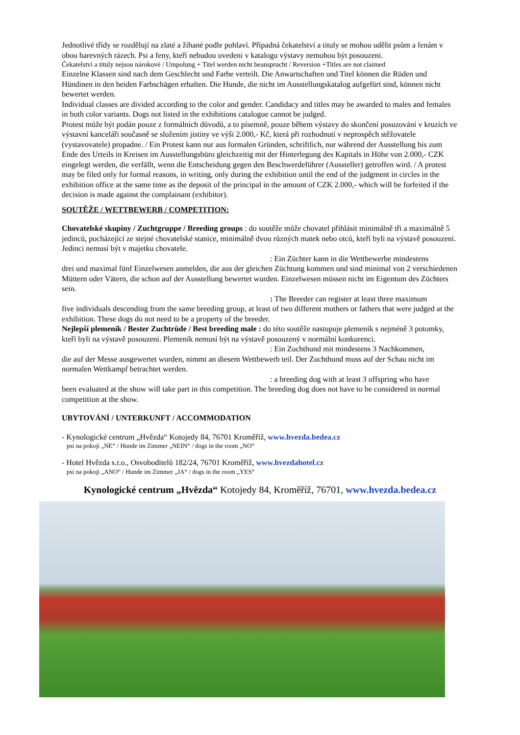Jednotlivé třídy se rozdělují na zlaté a žíhané podle pohlaví. Případná čekatelství a tituly se mohou udělit psům a fenám v obou barevných rázech. Psi a feny, kteří nebudou uvedeni v katalogu výstavy nemohou být posouzeni.
Čekatelství a tituly nejsou nárokové / Umpolung + Titel werden nicht beansprucht / Reversion +Titles are not claimed
Einzelne Klassen sind nach dem Geschlecht und Farbe verteilt. Die Anwartschaften und Titel können die Rüden und Hündinen in den beiden Farbschägen erhalten. Die Hunde, die nicht im Ausstellungskatalog aufgefürt sind, können nicht bewertet werden.
Individual classes are divided according to the color and gender. Candidacy and titles may be awarded to males and females in both color variants. Dogs not listed in the exhibitions catalogue cannot be judged.
Protest může být podán pouze z formálních důvodů, a to písemně, pouze během výstavy do skončení posuzování v kruzích ve výstavní kanceláři současně se složením jistiny ve výši 2.000,- Kč, která při rozhodnutí v neprospěch stěžovatele (vystavovatele) propadne. / Ein Protest kann nur aus formalen Gründen, schriftlich, nur während der Ausstellung bis zum Ende des Urteils in Kreisen im Ausstellungsbüro gleichzeitig mit der Hinterlegung des Kapitals in Höhe von 2.000,- CZK eingelegt werden, die verfällt, wenn die Entscheidung gegen den Beschwerdeführer (Aussteller) getroffen wird. / A protest may be filed only for formal reasons, in writing, only during the exhibition until the end of the judgment in circles in the exhibition office at the same time as the deposit of the principal in the amount of CZK 2.000,- which will be forfeited if the decision is made against the complainant (exhibitor).
SOUTĚŽE / WETTBEWERB / COMPETITION:
Chovatelské skupiny / Zuchtgruppe / Breeding groups : do soutěže může chovatel přihlásit minimálně tři a maximálně 5 jedinců, pocházející ze stejné chovatelské stanice, minimálně dvou různých matek nebo otců, kteří byli na výstavě posouzeni. Jedinci nemusí být v majetku chovatele.
: Ein Züchter kann in die Wettbewerbe mindestens
drei und maximal fünf Einzelwesen anmelden, die aus der gleichen Züchtung kommen und sind minimal von 2 verschiedenen Müttern oder Vätern, die schon auf der Ausstellung bewertet wurden. Einzelwesen müssen nicht im Eigentum des Züchters sein.
: The Breeder can register at least three maximum
five individuals descending from the same breeding group, at least of two different mothers or fathers that were judged at the exhibition. These dogs do not need to be a property of the breeder.
Nejlepší plemeník / Bester Zuchtrüde / Best breeding male : do této soutěže nastupuje plemeník s nejméně 3 potomky, kteří byli na výstavě posouzeni. Plemeník nemusí být na výstavě posouzený v normální konkurenci.
: Ein Zuchthund mit mindestens 3 Nachkommen,
die auf der Messe ausgewertet wurden, nimmt an diesem Wettbewerb teil. Der Zuchthund muss auf der Schau nicht im normalen Wettkampf betrachtet werden.
: a breeding dog with at least 3 offspring who have
been evaluated at the show will take part in this competition. The breeding dog does not have to be considered in normal competition at the show.
UBYTOVÁNÍ / UNTERKUNFT / ACCOMMODATION
- Kynologické centrum „Hvězda“ Kotojedy 84, 76701 Kroměříž, www.hvezda.bedea.cz
psi na pokoji „NE“ / Hunde im Zimmer „NEIN“ / dogs in the room „NO“
- Hotel Hvězda s.r.o., Osvoboditelů 182/24, 76701 Kroměříž, www.hvezdahotel.cz
psi na pokoji „ANO“ / Hunde im Zimmer „JA“ / dogs in the room „YES“
Kynologické centrum „Hvězda“ Kotojedy 84, Kroměříž, 76701, www.hvezda.bedea.cz